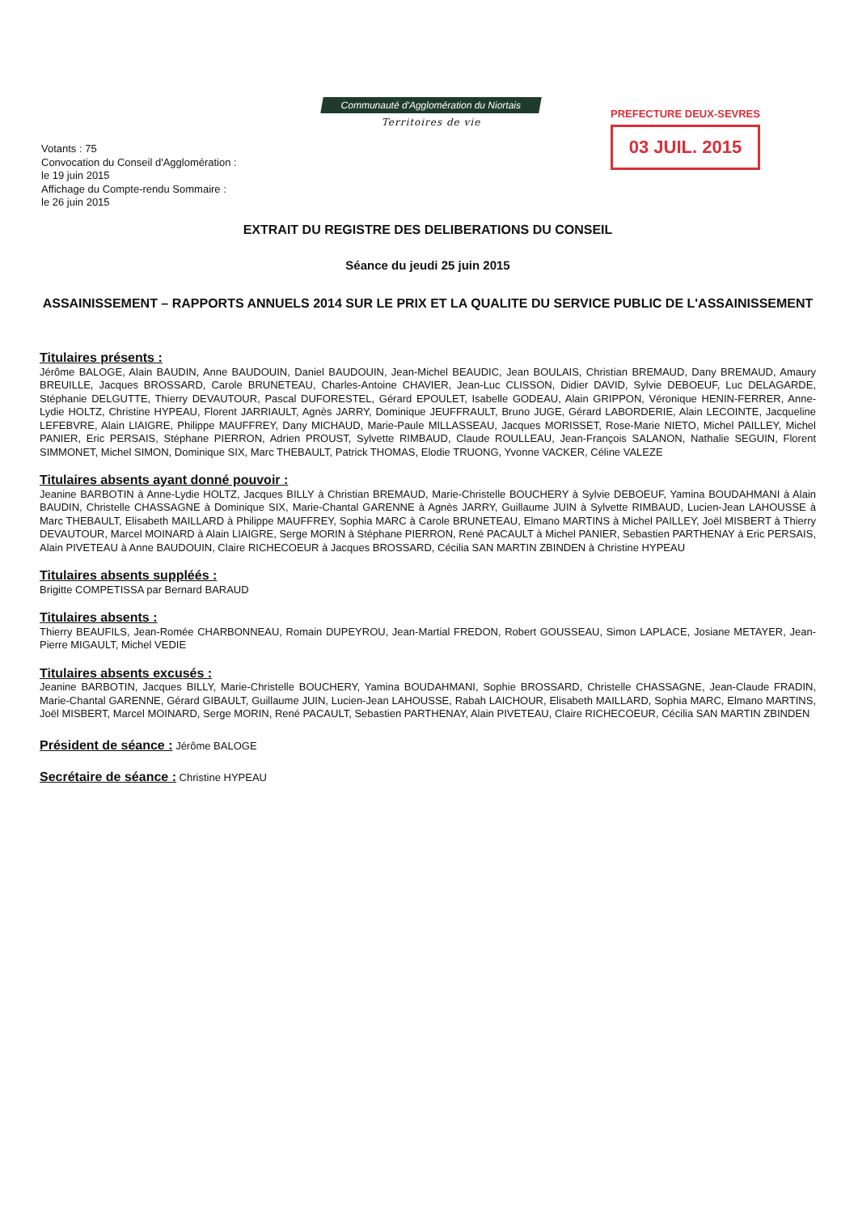Communauté d'Agglomération du Niortais
Territoires de vie
PREFECTURE DEUX-SEVRES
03 JUIL. 2015
Votants : 75
Convocation du Conseil d'Agglomération :
le 19 juin 2015
Affichage du Compte-rendu Sommaire :
le 26 juin 2015
EXTRAIT DU REGISTRE DES DELIBERATIONS DU CONSEIL
Séance du jeudi 25 juin 2015
ASSAINISSEMENT – RAPPORTS ANNUELS 2014 SUR LE PRIX ET LA QUALITE DU SERVICE PUBLIC DE L'ASSAINISSEMENT
Titulaires présents :
Jérôme BALOGE, Alain BAUDIN, Anne BAUDOUIN, Daniel BAUDOUIN, Jean-Michel BEAUDIC, Jean BOULAIS, Christian BREMAUD, Dany BREMAUD, Amaury BREUILLE, Jacques BROSSARD, Carole BRUNETEAU, Charles-Antoine CHAVIER, Jean-Luc CLISSON, Didier DAVID, Sylvie DEBOEUF, Luc DELAGARDE, Stéphanie DELGUTTE, Thierry DEVAUTOUR, Pascal DUFORESTEL, Gérard EPOULET, Isabelle GODEAU, Alain GRIPPON, Véronique HENIN-FERRER, Anne-Lydie HOLTZ, Christine HYPEAU, Florent JARRIAULT, Agnès JARRY, Dominique JEUFFRAULT, Bruno JUGE, Gérard LABORDERIE, Alain LECOINTE, Jacqueline LEFEBVRE, Alain LIAIGRE, Philippe MAUFFREY, Dany MICHAUD, Marie-Paule MILLASSEAU, Jacques MORISSET, Rose-Marie NIETO, Michel PAILLEY, Michel PANIER, Eric PERSAIS, Stéphane PIERRON, Adrien PROUST, Sylvette RIMBAUD, Claude ROULLEAU, Jean-François SALANON, Nathalie SEGUIN, Florent SIMMONET, Michel SIMON, Dominique SIX, Marc THEBAULT, Patrick THOMAS, Elodie TRUONG, Yvonne VACKER, Céline VALEZE
Titulaires absents ayant donné pouvoir :
Jeanine BARBOTIN à Anne-Lydie HOLTZ, Jacques BILLY à Christian BREMAUD, Marie-Christelle BOUCHERY à Sylvie DEBOEUF, Yamina BOUDAHMANI à Alain BAUDIN, Christelle CHASSAGNE à Dominique SIX, Marie-Chantal GARENNE à Agnès JARRY, Guillaume JUIN à Sylvette RIMBAUD, Lucien-Jean LAHOUSSE à Marc THEBAULT, Elisabeth MAILLARD à Philippe MAUFFREY, Sophia MARC à Carole BRUNETEAU, Elmano MARTINS à Michel PAILLEY, Joël MISBERT à Thierry DEVAUTOUR, Marcel MOINARD à Alain LIAIGRE, Serge MORIN à Stéphane PIERRON, René PACAULT à Michel PANIER, Sebastien PARTHENAY à Eric PERSAIS, Alain PIVETEAU à Anne BAUDOUIN, Claire RICHECOEUR à Jacques BROSSARD, Cécilia SAN MARTIN ZBINDEN à Christine HYPEAU
Titulaires absents suppléés :
Brigitte COMPETISSA par Bernard BARAUD
Titulaires absents :
Thierry BEAUFILS, Jean-Romée CHARBONNEAU, Romain DUPEYROU, Jean-Martial FREDON, Robert GOUSSEAU, Simon LAPLACE, Josiane METAYER, Jean-Pierre MIGAULT, Michel VEDIE
Titulaires absents excusés :
Jeanine BARBOTIN, Jacques BILLY, Marie-Christelle BOUCHERY, Yamina BOUDAHMANI, Sophie BROSSARD, Christelle CHASSAGNE, Jean-Claude FRADIN, Marie-Chantal GARENNE, Gérard GIBAULT, Guillaume JUIN, Lucien-Jean LAHOUSSE, Rabah LAICHOUR, Elisabeth MAILLARD, Sophia MARC, Elmano MARTINS, Joël MISBERT, Marcel MOINARD, Serge MORIN, René PACAULT, Sebastien PARTHENAY, Alain PIVETEAU, Claire RICHECOEUR, Cécilia SAN MARTIN ZBINDEN
Président de séance : Jérôme BALOGE
Secrétaire de séance : Christine HYPEAU